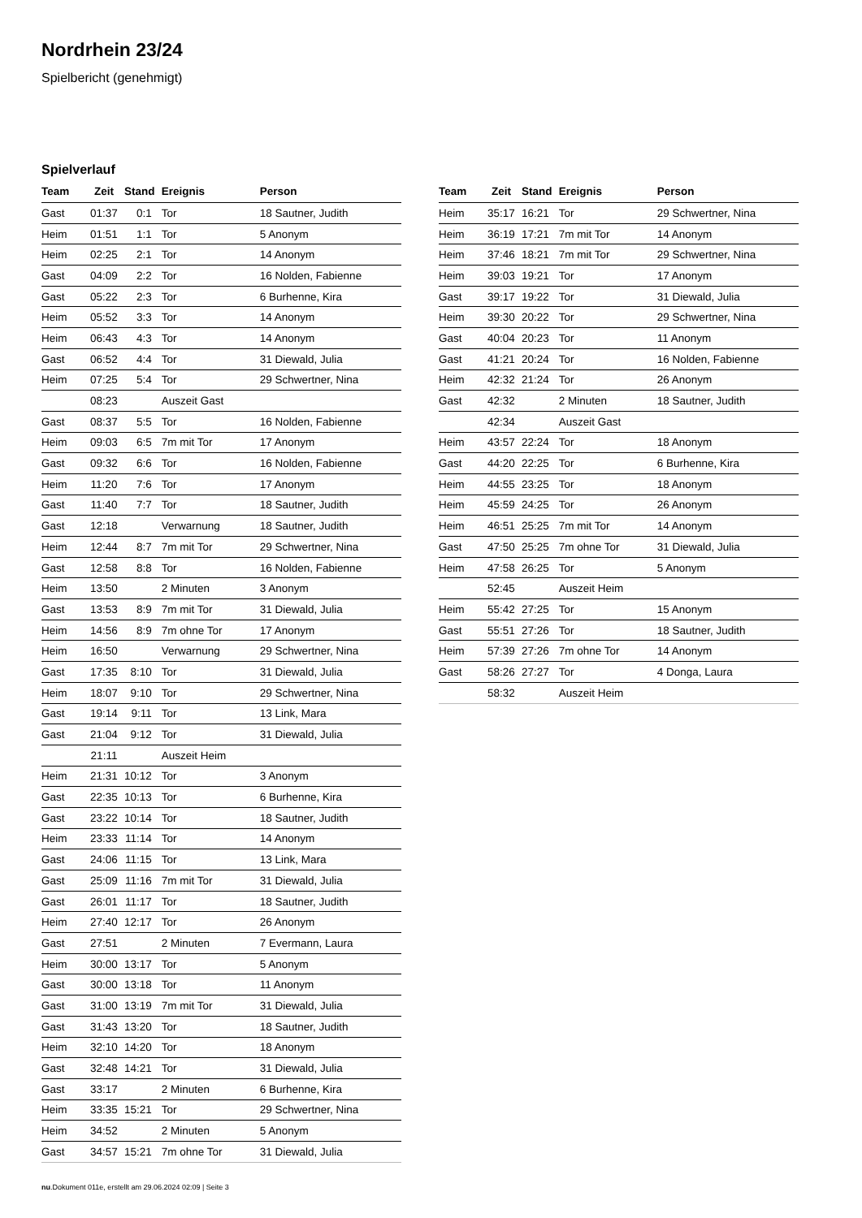Nordrhein 23/24
Spielbericht (genehmigt)
Spielverlauf
| Team | Zeit | Stand | Ereignis | Person |
| --- | --- | --- | --- | --- |
| Gast | 01:37 | 0:1 | Tor | 18 Sautner, Judith |
| Heim | 01:51 | 1:1 | Tor | 5 Anonym |
| Heim | 02:25 | 2:1 | Tor | 14 Anonym |
| Gast | 04:09 | 2:2 | Tor | 16 Nolden, Fabienne |
| Gast | 05:22 | 2:3 | Tor | 6 Burhenne, Kira |
| Heim | 05:52 | 3:3 | Tor | 14 Anonym |
| Heim | 06:43 | 4:3 | Tor | 14 Anonym |
| Gast | 06:52 | 4:4 | Tor | 31 Diewald, Julia |
| Heim | 07:25 | 5:4 | Tor | 29 Schwertner, Nina |
| | 08:23 | | Auszeit Gast | |
| Gast | 08:37 | 5:5 | Tor | 16 Nolden, Fabienne |
| Heim | 09:03 | 6:5 | 7m mit Tor | 17 Anonym |
| Gast | 09:32 | 6:6 | Tor | 16 Nolden, Fabienne |
| Heim | 11:20 | 7:6 | Tor | 17 Anonym |
| Gast | 11:40 | 7:7 | Tor | 18 Sautner, Judith |
| Gast | 12:18 | | Verwarnung | 18 Sautner, Judith |
| Heim | 12:44 | 8:7 | 7m mit Tor | 29 Schwertner, Nina |
| Gast | 12:58 | 8:8 | Tor | 16 Nolden, Fabienne |
| Heim | 13:50 | | 2 Minuten | 3 Anonym |
| Gast | 13:53 | 8:9 | 7m mit Tor | 31 Diewald, Julia |
| Heim | 14:56 | 8:9 | 7m ohne Tor | 17 Anonym |
| Heim | 16:50 | | Verwarnung | 29 Schwertner, Nina |
| Gast | 17:35 | 8:10 | Tor | 31 Diewald, Julia |
| Heim | 18:07 | 9:10 | Tor | 29 Schwertner, Nina |
| Gast | 19:14 | 9:11 | Tor | 13 Link, Mara |
| Gast | 21:04 | 9:12 | Tor | 31 Diewald, Julia |
| | 21:11 | | Auszeit Heim | |
| Heim | 21:31 | 10:12 | Tor | 3 Anonym |
| Gast | 22:35 | 10:13 | Tor | 6 Burhenne, Kira |
| Gast | 23:22 | 10:14 | Tor | 18 Sautner, Judith |
| Heim | 23:33 | 11:14 | Tor | 14 Anonym |
| Gast | 24:06 | 11:15 | Tor | 13 Link, Mara |
| Gast | 25:09 | 11:16 | 7m mit Tor | 31 Diewald, Julia |
| Gast | 26:01 | 11:17 | Tor | 18 Sautner, Judith |
| Heim | 27:40 | 12:17 | Tor | 26 Anonym |
| Gast | 27:51 | | 2 Minuten | 7 Evermann, Laura |
| Heim | 30:00 | 13:17 | Tor | 5 Anonym |
| Gast | 30:00 | 13:18 | Tor | 11 Anonym |
| Gast | 31:00 | 13:19 | 7m mit Tor | 31 Diewald, Julia |
| Gast | 31:43 | 13:20 | Tor | 18 Sautner, Judith |
| Heim | 32:10 | 14:20 | Tor | 18 Anonym |
| Gast | 32:48 | 14:21 | Tor | 31 Diewald, Julia |
| Gast | 33:17 | | 2 Minuten | 6 Burhenne, Kira |
| Heim | 33:35 | 15:21 | Tor | 29 Schwertner, Nina |
| Heim | 34:52 | | 2 Minuten | 5 Anonym |
| Gast | 34:57 | 15:21 | 7m ohne Tor | 31 Diewald, Julia |
| Team | Zeit | Stand | Ereignis | Person |
| --- | --- | --- | --- | --- |
| Heim | 35:17 | 16:21 | Tor | 29 Schwertner, Nina |
| Heim | 36:19 | 17:21 | 7m mit Tor | 14 Anonym |
| Heim | 37:46 | 18:21 | 7m mit Tor | 29 Schwertner, Nina |
| Heim | 39:03 | 19:21 | Tor | 17 Anonym |
| Gast | 39:17 | 19:22 | Tor | 31 Diewald, Julia |
| Heim | 39:30 | 20:22 | Tor | 29 Schwertner, Nina |
| Gast | 40:04 | 20:23 | Tor | 11 Anonym |
| Gast | 41:21 | 20:24 | Tor | 16 Nolden, Fabienne |
| Heim | 42:32 | 21:24 | Tor | 26 Anonym |
| Gast | 42:32 | | 2 Minuten | 18 Sautner, Judith |
| | 42:34 | | Auszeit Gast | |
| Heim | 43:57 | 22:24 | Tor | 18 Anonym |
| Gast | 44:20 | 22:25 | Tor | 6 Burhenne, Kira |
| Heim | 44:55 | 23:25 | Tor | 18 Anonym |
| Heim | 45:59 | 24:25 | Tor | 26 Anonym |
| Heim | 46:51 | 25:25 | 7m mit Tor | 14 Anonym |
| Gast | 47:50 | 25:25 | 7m ohne Tor | 31 Diewald, Julia |
| Heim | 47:58 | 26:25 | Tor | 5 Anonym |
| | 52:45 | | Auszeit Heim | |
| Heim | 55:42 | 27:25 | Tor | 15 Anonym |
| Gast | 55:51 | 27:26 | Tor | 18 Sautner, Judith |
| Heim | 57:39 | 27:26 | 7m ohne Tor | 14 Anonym |
| Gast | 58:26 | 27:27 | Tor | 4 Donga, Laura |
| | 58:32 | | Auszeit Heim | |
nu.Dokument 011e, erstellt am 29.06.2024 02:09 | Seite 3